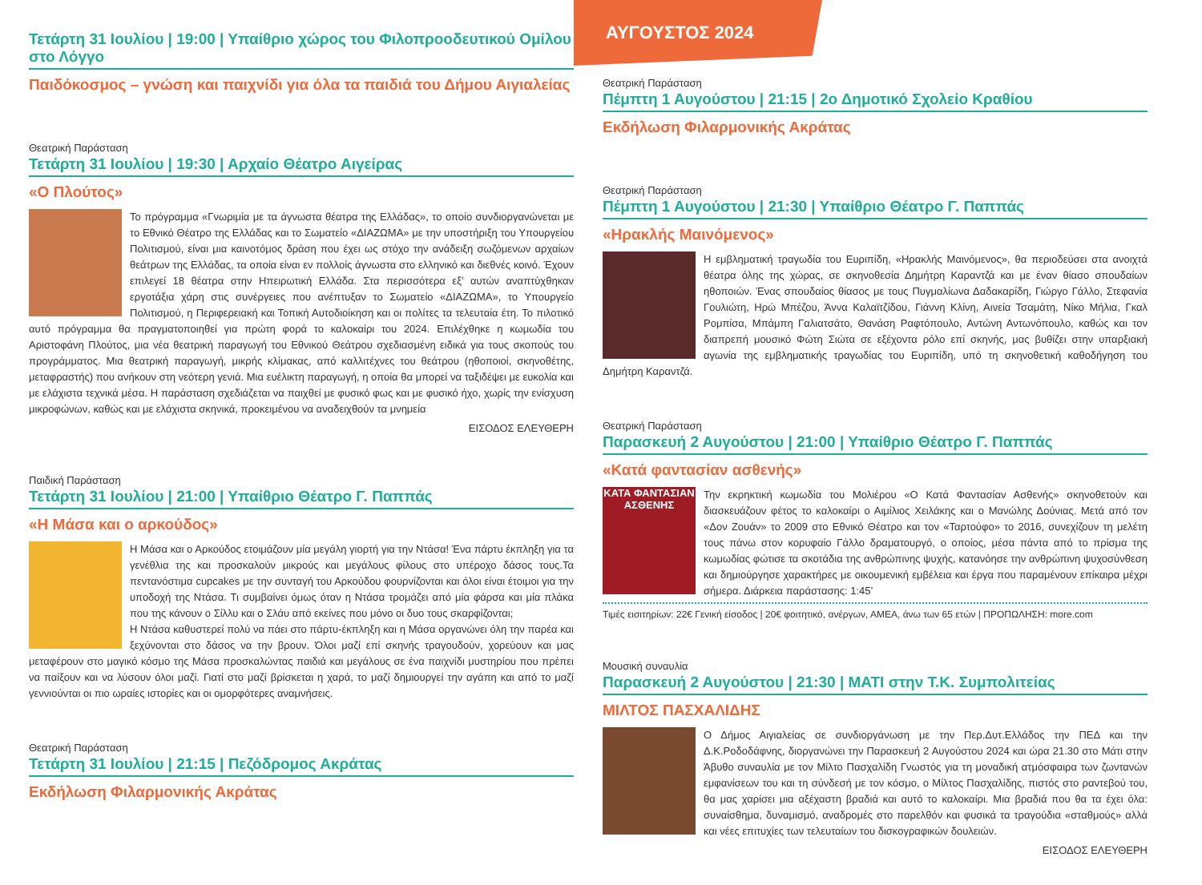Τετάρτη 31 Ιουλίου | 19:00 | Υπαίθριο χώρος του Φιλοπροοδευτικού Ομίλου στο Λόγγο
Παιδόκοσμος – γνώση και παιχνίδι για όλα τα παιδιά του Δήμου Αιγιαλείας
Θεατρική Παράσταση
Τετάρτη 31 Ιουλίου | 19:30 | Αρχαίο Θέατρο Αιγείρας
«Ο Πλούτος»
Το πρόγραμμα «Γνωριμία με τα άγνωστα θέατρα της Ελλάδας», το οποίο συνδιοργανώνεται με το Εθνικό Θέατρο της Ελλάδας και το Σωματείο «ΔΙΑΖΩΜΑ» με την υποστήριξη του Υπουργείου Πολιτισμού, είναι μια καινοτόμος δράση που έχει ως στόχο την ανάδειξη σωζόμενων αρχαίων θεάτρων της Ελλάδας, τα οποία είναι εν πολλοίς άγνωστα στο ελληνικό και διεθνές κοινό. Έχουν επιλεγεί 18 θέατρα στην Ηπειρωτική Ελλάδα. Στα περισσότερα εξ’ αυτών αναπτύχθηκαν εργοτάξια χάρη στις συνέργειες που ανέπτυξαν το Σωματείο «ΔΙΑΖΩΜΑ», το Υπουργείο Πολιτισμού, η Περιφερειακή και Τοπική Αυτοδιοίκηση και οι πολίτες τα τελευταία έτη. Το πιλοτικό αυτό πρόγραμμα θα πραγματοποιηθεί για πρώτη φορά το καλοκαίρι του 2024. Επιλέχθηκε η κωμωδία του Αριστοφάνη Πλούτος, μια νέα θεατρική παραγωγή του Εθνικού Θεάτρου σχεδιασμένη ειδικά για τους σκοπούς του προγράμματος. Μια θεατρική παραγωγή, μικρής κλίμακας, από καλλιτέχνες του θεάτρου (ηθοποιοί, σκηνοθέτης, μεταφραστής) που ανήκουν στη νεότερη γενιά. Μια ευέλικτη παραγωγή, η οποία θα μπορεί να ταξιδέψει με ευκολία και με ελάχιστα τεχνικά μέσα. Η παράσταση σχεδιάζεται να παιχθεί με φυσικό φως και με φυσικό ήχο, χωρίς την ενίσχυση μικροφώνων, καθώς και με ελάχιστα σκηνικά, προκειμένου να αναδειχθούν τα μνημεία
ΕΙΣΟΔΟΣ ΕΛΕΥΘΕΡΗ
Παιδική Παράσταση
Τετάρτη 31 Ιουλίου | 21:00 | Υπαίθριο Θέατρο Γ. Παππάς
«Η Μάσα και ο αρκούδος»
Η Μάσα και ο Αρκούδος ετοιμάζουν μία μεγάλη γιορτή για την Ντάσα! Ένα πάρτυ έκπληξη για τα γενέθλια της και προσκαλούν μικρούς και μεγάλους φίλους στο υπέροχο δάσος τους.Τα πεντανόστιμα cupcakes με την συνταγή του Αρκούδου φουρνίζονται και όλοι είναι έτοιμοι για την υποδοχή της Ντάσα. Τι συμβαίνει όμως όταν η Ντάσα τρομάζει από μία φάρσα και μία πλάκα που της κάνουν ο Σίλλυ και ο Σλάυ από εκείνες που μόνο οι δυο τους σκαρφίζονται;
Η Ντάσα καθυστερεί πολύ να πάει στο πάρτυ-έκπληξη και η Μάσα οργανώνει όλη την παρέα και ξεχύνονται στο δάσος να την βρουν. Όλοι μαζί επί σκηνής τραγουδούν, χορεύουν και μας μεταφέρουν στο μαγικό κόσμο της Μάσα προσκαλώντας παιδιά και μεγάλους σε ένα παιχνίδι μυστηρίου που πρέπει να παίξουν και να λύσουν όλοι μαζί. Γιατί στο μαζί βρίσκεται η χαρά, το μαζί δημιουργεί την αγάπη και από το μαζί γεννιούνται οι πιο ωραίες ιστορίες και οι ομορφότερες αναμνήσεις.
Θεατρική Παράσταση
Τετάρτη 31 Ιουλίου | 21:15 | Πεζόδρομος Ακράτας
Εκδήλωση Φιλαρμονικής Ακράτας
ΑΥΓΟΥΣΤΟΣ 2024
Θεατρική Παράσταση
Πέμπτη 1 Αυγούστου | 21:15 | 2ο Δημοτικό Σχολείο Κραθίου
Εκδήλωση Φιλαρμονικής Ακράτας
Θεατρική Παράσταση
Πέμπτη 1 Αυγούστου | 21:30 | Υπαίθριο Θέατρο Γ. Παππάς
«Ηρακλής Μαινόμενος»
Η εμβληματική τραγωδία του Ευριπίδη, «Ηρακλής Μαινόμενος», θα περιοδεύσει στα ανοιχτά θέατρα όλης της χώρας, σε σκηνοθεσία Δημήτρη Καραντζά και με έναν θίασο σπουδαίων ηθοποιών. Ένας σπουδαίος θίασος με τους Πυγμαλίωνα Δαδακαρίδη, Γιώργο Γάλλο, Στεφανία Γουλιώτη, Ηρώ Μπέζου, Άννα Καλαϊτζίδου, Γιάννη Κλίνη, Αινεία Τσαμάτη, Νίκο Μήλια, Γκαλ Ρομπίσα, Μπάμπη Γαλιατσάτο, Θανάση Ραφτόπουλο, Αντώνη Αντωνόπουλο, καθώς και τον διαπρεπή μουσικό Φώτη Σιώτα σε εξέχοντα ρόλο επί σκηνής, μας βυθίζει στην υπαρξιακή αγωνία της εμβληματικής τραγωδίας του Ευριπίδη, υπό τη σκηνοθετική καθοδήγηση του Δημήτρη Καραντζά.
Θεατρική Παράσταση
Παρασκευή 2 Αυγούστου | 21:00 | Υπαίθριο Θέατρο Γ. Παππάς
«Κατά φαντασίαν ασθενής»
ΚΑΤΑ ΦΑΝΤΑΣΙΑΝ ΑΣΘΕΝΗΣ
Την εκρηκτική κωμωδία του Μολιέρου «Ο Κατά Φαντασίαν Ασθενής» σκηνοθετούν και διασκευάζουν φέτος το καλοκαίρι ο Αιμίλιος Χειλάκης και ο Μανώλης Δούνιας. Μετά από τον «Δον Ζουάν» το 2009 στο Εθνικό Θέατρο και τον «Ταρτούφο» το 2016, συνεχίζουν τη μελέτη τους πάνω στον κορυφαίο Γάλλο δραματουργό, ο οποίος, μέσα πάντα από το πρίσμα της κωμωδίας φώτισε τα σκοτάδια της ανθρώπινης ψυχής, κατανόησε την ανθρώπινη ψυχοσύνθεση και δημιούργησε χαρακτήρες με οικουμενική εμβέλεια και έργα που παραμένουν επίκαιρα μέχρι σήμερα. Διάρκεια παράστασης: 1:45’
Τιμές εισιτηρίων: 22€ Γενική είσοδος | 20€ φοιτητικό, ανέργων, ΑΜΕΑ, άνω των 65 ετών | ΠΡΟΠΩΛΗΣΗ: more.com
Μουσική συναυλία
Παρασκευή 2 Αυγούστου | 21:30 | ΜΑΤΙ στην Τ.Κ. Συμπολιτείας
ΜΙΛΤΟΣ ΠΑΣΧΑΛΙΔΗΣ
Ο Δήμος Αιγιαλείας σε συνδιοργάνωση με την Περ.Δυτ.Ελλάδος την ΠΕΔ και την Δ.Κ.Ροδοδάφνης, διοργανώνει την Παρασκευή 2 Αυγούστου 2024 και ώρα 21.30 στο Μάτι στην Άβυθο συναυλία με τον Μίλτο Πασχαλίδη Γνωστός για τη μοναδική ατμόσφαιρα των ζωντανών εμφανίσεων του και τη σύνδεσή με τον κόσμο, ο Μίλτος Πασχαλίδης, πιστός στο ραντεβού του, θα μας χαρίσει μια αξέχαστη βραδιά και αυτό το καλοκαίρι. Μια βραδιά που θα τα έχει όλα: συναίσθημα, δυναμισμό, αναδρομές στο παρελθόν και φυσικά τα τραγούδια «σταθμούς» αλλά και νέες επιτυχίες των τελευταίων του δισκογραφικών δουλειών.
ΕΙΣΟΔΟΣ ΕΛΕΥΘΕΡΗ